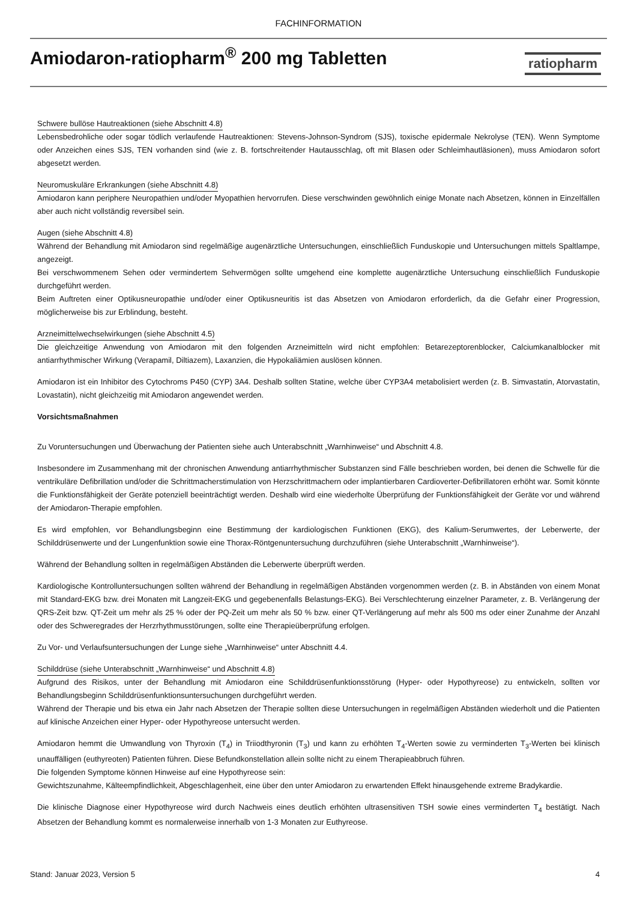FACHINFORMATION
Amiodaron-ratiopharm<sup>®</sup> 200 mg Tabletten
ratiopharm
Schwere bullöse Hautreaktionen (siehe Abschnitt 4.8)
Lebensbedrohliche oder sogar tödlich verlaufende Hautreaktionen: Stevens-Johnson-Syndrom (SJS), toxische epidermale Nekrolyse (TEN). Wenn Symptome oder Anzeichen eines SJS, TEN vorhanden sind (wie z. B. fortschreitender Hautausschlag, oft mit Blasen oder Schleimhautläsionen), muss Amiodaron sofort abgesetzt werden.
Neuromuskuläre Erkrankungen (siehe Abschnitt 4.8)
Amiodaron kann periphere Neuropathien und/oder Myopathien hervorrufen. Diese verschwinden gewöhnlich einige Monate nach Absetzen, können in Einzelfällen aber auch nicht vollständig reversibel sein.
Augen (siehe Abschnitt 4.8)
Während der Behandlung mit Amiodaron sind regelmäßige augenärztliche Untersuchungen, einschließlich Funduskopie und Untersuchungen mittels Spaltlampe, angezeigt.
Bei verschwommenem Sehen oder vermindertem Sehvermögen sollte umgehend eine komplette augenärztliche Untersuchung einschließlich Funduskopie durchgeführt werden.
Beim Auftreten einer Optikusneuropathie und/oder einer Optikusneuritis ist das Absetzen von Amiodaron erforderlich, da die Gefahr einer Progression, möglicherweise bis zur Erblindung, besteht.
Arzneimittelwechselwirkungen (siehe Abschnitt 4.5)
Die gleichzeitige Anwendung von Amiodaron mit den folgenden Arzneimitteln wird nicht empfohlen: Betarezeptorenblocker, Calciumkanalblocker mit antiarrhythmischer Wirkung (Verapamil, Diltiazem), Laxanzien, die Hypokaliämien auslösen können.
Amiodaron ist ein Inhibitor des Cytochroms P450 (CYP) 3A4. Deshalb sollten Statine, welche über CYP3A4 metabolisiert werden (z. B. Simvastatin, Atorvastatin, Lovastatin), nicht gleichzeitig mit Amiodaron angewendet werden.
Vorsichtsmaßnahmen
Zu Voruntersuchungen und Überwachung der Patienten siehe auch Unterabschnitt „Warnhinweise“ und Abschnitt 4.8.
Insbesondere im Zusammenhang mit der chronischen Anwendung antiarrhythmischer Substanzen sind Fälle beschrieben worden, bei denen die Schwelle für die ventrikuläre Defibrillation und/oder die Schrittmacherstimulation von Herzschrittmachern oder implantierbaren Cardioverter-Defibrillatoren erhöht war. Somit könnte die Funktionsfähigkeit der Geräte potenziell beeinträchtigt werden. Deshalb wird eine wiederholte Überprüfung der Funktionsfähigkeit der Geräte vor und während der Amiodaron-Therapie empfohlen.
Es wird empfohlen, vor Behandlungsbeginn eine Bestimmung der kardiologischen Funktionen (EKG), des Kalium-Serumwertes, der Leberwerte, der Schilddrüsenwerte und der Lungenfunktion sowie eine Thorax-Röntgenuntersuchung durchzuführen (siehe Unterabschnitt „Warnhinweise“).
Während der Behandlung sollten in regelmäßigen Abständen die Leberwerte überprüft werden.
Kardiologische Kontrolluntersuchungen sollten während der Behandlung in regelmäßigen Abständen vorgenommen werden (z. B. in Abständen von einem Monat mit Standard-EKG bzw. drei Monaten mit Langzeit-EKG und gegebenenfalls Belastungs-EKG). Bei Verschlechterung einzelner Parameter, z. B. Verlängerung der QRS-Zeit bzw. QT-Zeit um mehr als 25 % oder der PQ-Zeit um mehr als 50 % bzw. einer QT-Verlängerung auf mehr als 500 ms oder einer Zunahme der Anzahl oder des Schweregrades der Herzrhythmusstörungen, sollte eine Therapieüberprüfung erfolgen.
Zu Vor- und Verlaufsuntersuchungen der Lunge siehe „Warnhinweise“ unter Abschnitt 4.4.
Schilddrüse (siehe Unterabschnitt „Warnhinweise“ und Abschnitt 4.8)
Aufgrund des Risikos, unter der Behandlung mit Amiodaron eine Schilddrüsenfunktionsstörung (Hyper- oder Hypothyreose) zu entwickeln, sollten vor Behandlungsbeginn Schilddrüsenfunktionsuntersuchungen durchgeführt werden.
Während der Therapie und bis etwa ein Jahr nach Absetzen der Therapie sollten diese Untersuchungen in regelmäßigen Abständen wiederholt und die Patienten auf klinische Anzeichen einer Hyper- oder Hypothyreose untersucht werden.
Amiodaron hemmt die Umwandlung von Thyroxin (T<sub>4</sub>) in Triiodthyronin (T<sub>3</sub>) und kann zu erhöhten T<sub>4</sub>-Werten sowie zu verminderten T<sub>3</sub>-Werten bei klinisch unauffälligen (euthyreoten) Patienten führen. Diese Befundkonstellation allein sollte nicht zu einem Therapieabbruch führen.
Die folgenden Symptome können Hinweise auf eine Hypothyreose sein:
Gewichtszunahme, Kälteempfindlichkeit, Abgeschlagenheit, eine über den unter Amiodaron zu erwartenden Effekt hinausgehende extreme Bradykardie.
Die klinische Diagnose einer Hypothyreose wird durch Nachweis eines deutlich erhöhten ultrasensitiven TSH sowie eines verminderten T<sub>4</sub> bestätigt. Nach Absetzen der Behandlung kommt es normalerweise innerhalb von 1-3 Monaten zur Euthyreose.
Stand: Januar 2023, Version 5 4